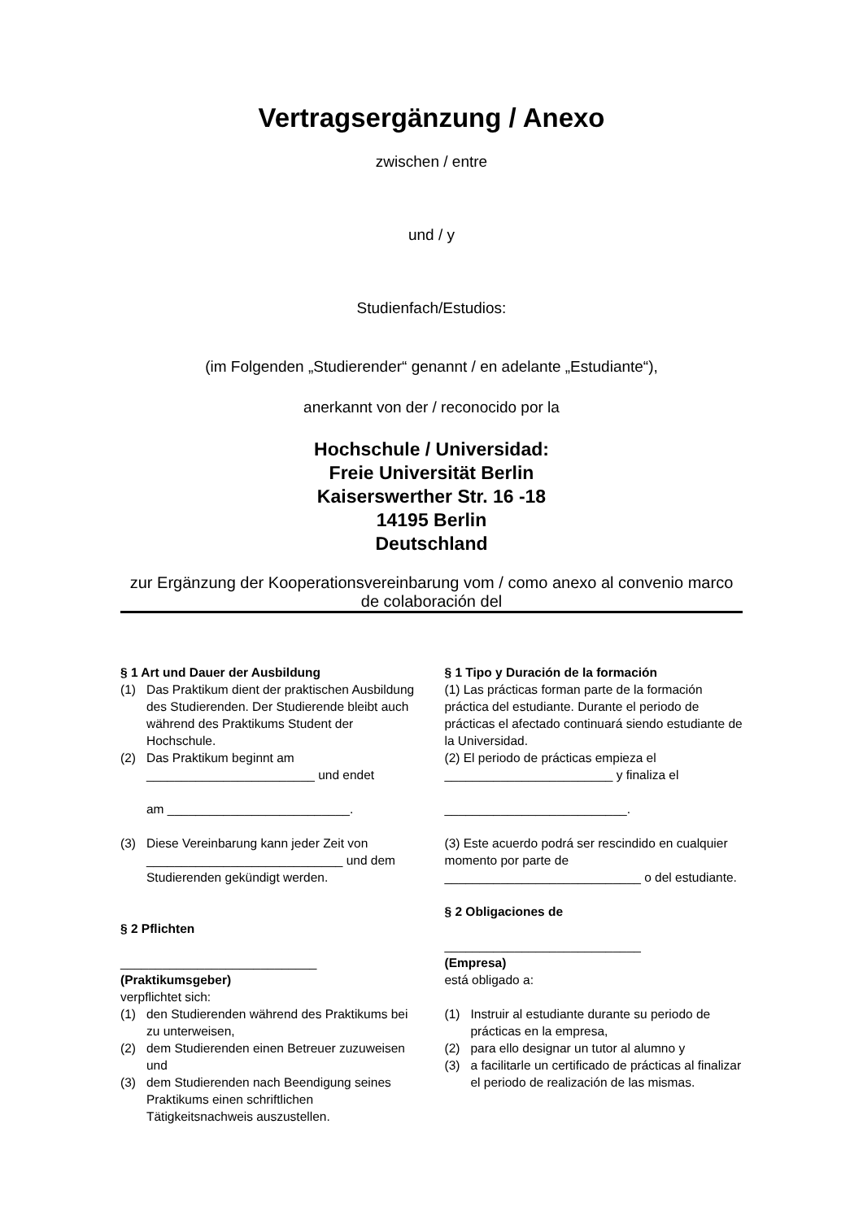Vertragsergänzung / Anexo
zwischen / entre
und / y
Studienfach/Estudios:
(im Folgenden „Studierender“ genannt / en adelante „Estudiante“),
anerkannt von der / reconocido por la
Hochschule / Universidad:
Freie Universität Berlin
Kaiserswerther Str. 16 -18
14195 Berlin
Deutschland
zur Ergänzung der Kooperationsvereinbarung vom / como anexo al convenio marco de colaboración del
§ 1 Art und Dauer der Ausbildung
(1) Das Praktikum dient der praktischen Ausbildung des Studierenden. Der Studierende bleibt auch während des Praktikums Student der Hochschule.
(2) Das Praktikum beginnt am ________________________ und endet
am __________________________.
(3) Diese Vereinbarung kann jeder Zeit von ____________________________ und dem Studierenden gekündigt werden.
§ 2 Pflichten
____________________________
(Praktikumsgeber)
verpflichtet sich:
(1) den Studierenden während des Praktikums bei zu unterweisen,
(2) dem Studierenden einen Betreuer zuzuweisen und
(3) dem Studierenden nach Beendigung seines Praktikums einen schriftlichen Tätigkeitsnachweis auszustellen.
§ 1 Tipo y Duración de la formación
(1) Las prácticas forman parte de la formación práctica del estudiante. Durante el periodo de prácticas el afectado continuará siendo estudiante de la Universidad.
(2) El periodo de prácticas empieza el ________________________ y finaliza el
__________________________.
(3) Este acuerdo podrá ser rescindido en cualquier momento por parte de ____________________________ o del estudiante.
§ 2 Obligaciones de
____________________________
(Empresa)
está obligado a:
(1) Instruir al estudiante durante su periodo de prácticas en la empresa,
(2) para ello designar un tutor al alumno y
(3) a facilitarle un certificado de prácticas al finalizar el periodo de realización de las mismas.